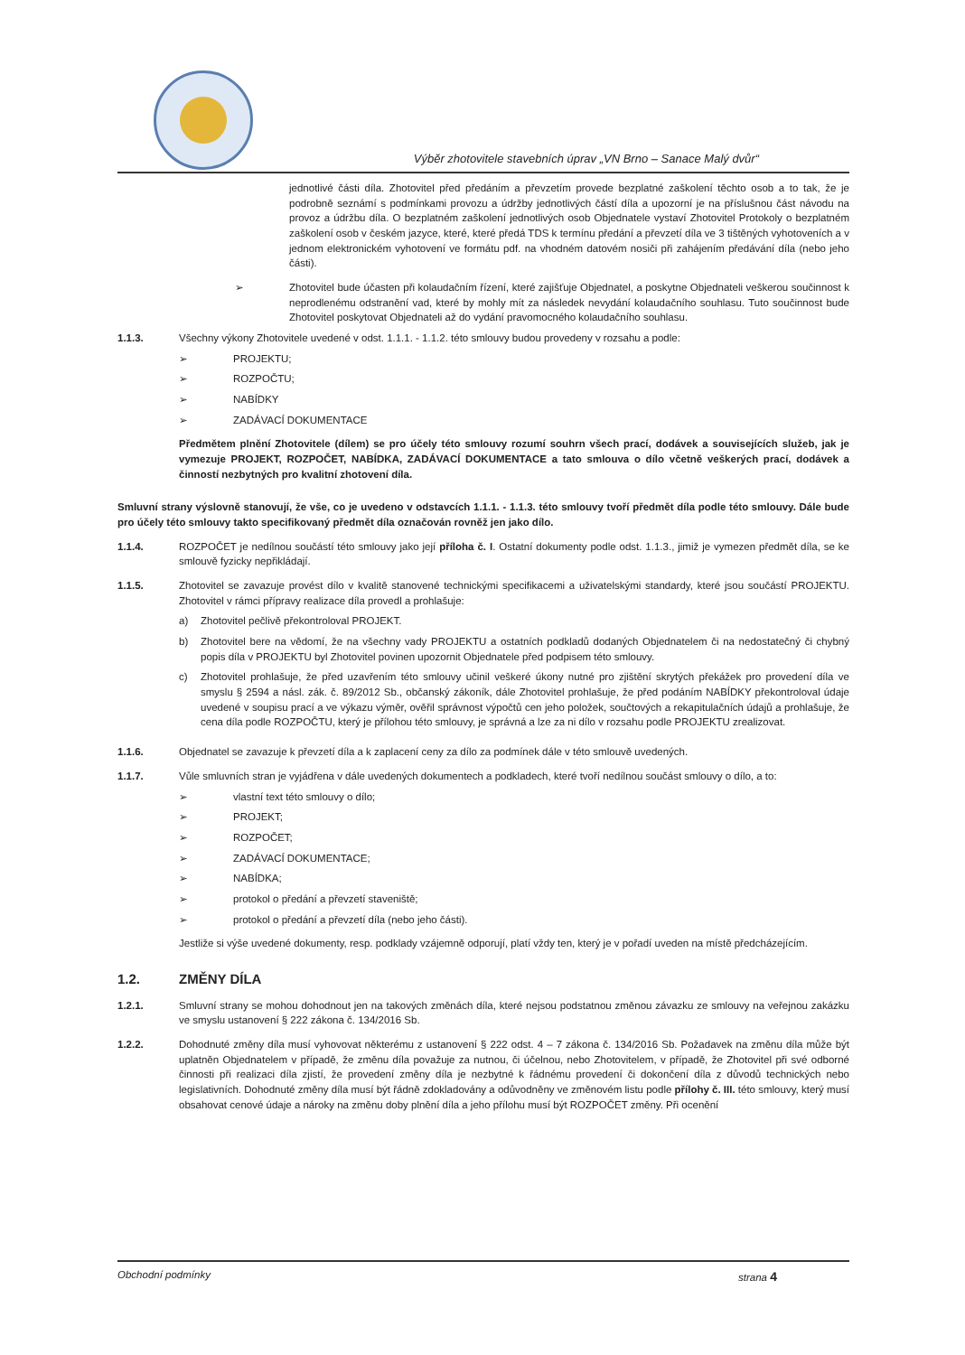Výběr zhotovitele stavebních úprav „VN Brno – Sanace Malý dvůr“
jednotlivé části díla. Zhotovitel před předáním a převzetím provede bezplatné zaškolení těchto osob a to tak, že je podrobně seznámí s podmínkami provozu a údržby jednotlivých částí díla a upozorní je na příslušnou část návodu na provoz a údržbu díla. O bezplatném zaškolení jednotlivých osob Objednatele vystaví Zhotovitel Protokoly o bezplatném zaškolení osob v českém jazyce, které, které předá TDS k termínu předání a převzetí díla ve 3 tištěných vyhotoveních a v jednom elektronickém vyhotovení ve formátu pdf. na vhodném datovém nosiči při zahájením předávání díla (nebo jeho části).
➢ Zhotovitel bude účasten při kolaudačním řízení, které zajišťuje Objednatel, a poskytne Objednateli veškerou součinnost k neprodlenému odstranění vad, které by mohly mít za následek nevydání kolaudačního souhlasu. Tuto součinnost bude Zhotovitel poskytovat Objednateli až do vydání pravomocného kolaudačního souhlasu.
1.1.3. Všechny výkony Zhotovitele uvedené v odst. 1.1.1. - 1.1.2. této smlouvy budou provedeny v rozsahu a podle:
➢ PROJEKTU;
➢ ROZPOČTU;
➢ NABÍDKY
➢ ZADÁVACÍ DOKUMENTACE
Předmětem plnění Zhotovitele (dílem) se pro účely této smlouvy rozumí souhrn všech prací, dodávek a souvisejících služeb, jak je vymezuje PROJEKT, ROZPOČET, NABÍDKA, ZADÁVACÍ DOKUMENTACE a tato smlouva o dílo včetně veškerých prací, dodávek a činností nezbytných pro kvalitní zhotovení díla.
Smluvní strany výslovně stanovují, že vše, co je uvedeno v odstavcích 1.1.1. - 1.1.3. této smlouvy tvoří předmět díla podle této smlouvy. Dále bude pro účely této smlouvy takto specifikovaný předmět díla označován rovněž jen jako dílo.
1.1.4. ROZPOČET je nedílnou součástí této smlouvy jako její příloha č. I. Ostatní dokumenty podle odst. 1.1.3., jimiž je vymezen předmět díla, se ke smlouvě fyzicky nepřikládají.
1.1.5. Zhotovitel se zavazuje provést dílo v kvalitě stanovené technickými specifikacemi a uživatelskými standardy, které jsou součástí PROJEKTU. Zhotovitel v rámci přípravy realizace díla provedl a prohlašuje:
a) Zhotovitel pečlivě překontroloval PROJEKT.
b) Zhotovitel bere na vědomí, že na všechny vady PROJEKTU a ostatních podkladů dodaných Objednatelem či na nedostatečný či chybný popis díla v PROJEKTU byl Zhotovitel povinen upozornit Objednatele před podpisem této smlouvy.
c) Zhotovitel prohlašuje, že před uzavřením této smlouvy učinil veškeré úkony nutné pro zjištění skrytých překážek pro provedení díla ve smyslu § 2594 a násl. zák. č. 89/2012 Sb., občanský zákoník, dále Zhotovitel prohlašuje, že před podáním NABÍDKY překontroloval údaje uvedené v soupisu prací a ve výkazu výměr, ověřil správnost výpočtů cen jeho položek, součtových a rekapitulačních údajů a prohlašuje, že cena díla podle ROZPOČTU, který je přílohou této smlouvy, je správná a lze za ni dílo v rozsahu podle PROJEKTU zrealizovat.
1.1.6. Objednatel se zavazuje k převzetí díla a k zaplacení ceny za dílo za podmínek dále v této smlouvě uvedených.
1.1.7. Vůle smluvních stran je vyjádřena v dále uvedených dokumentech a podkladech, které tvoří nedílnou součást smlouvy o dílo, a to:
➢ vlastní text této smlouvy o dílo;
➢ PROJEKT;
➢ ROZPOČET;
➢ ZADÁVACÍ DOKUMENTACE;
➢ NABÍDKA;
➢ protokol o předání a převzetí staveniště;
➢ protokol o předání a převzetí díla (nebo jeho části).
Jestliže si výše uvedené dokumenty, resp. podklady vzájemně odporují, platí vždy ten, který je v pořadí uveden na místě předcházejícím.
1.2. ZMĚNY DÍLA
1.2.1. Smluvní strany se mohou dohodnout jen na takových změnách díla, které nejsou podstatnou změnou závazku ze smlouvy na veřejnou zakázku ve smyslu ustanovení § 222 zákona č. 134/2016 Sb.
1.2.2. Dohodnuté změny díla musí vyhovovat některému z ustanovení § 222 odst. 4 – 7 zákona č. 134/2016 Sb. Požadavek na změnu díla může být uplatněn Objednatelem v případě, že změnu díla považuje za nutnou, či účelnou, nebo Zhotovitelem, v případě, že Zhotovitel při své odborné činnosti při realizaci díla zjistí, že provedení změny díla je nezbytné k řádnému provedení či dokončení díla z důvodů technických nebo legislativních. Dohodnuté změny díla musí být řádně zdokladovány a odůvodněny ve změnovém listu podle přílohy č. III. této smlouvy, který musí obsahovat cenové údaje a nároky na změnu doby plnění díla a jeho přílohu musí být ROZPOČET změny. Při ocenění
Obchodní podmínky strana 4